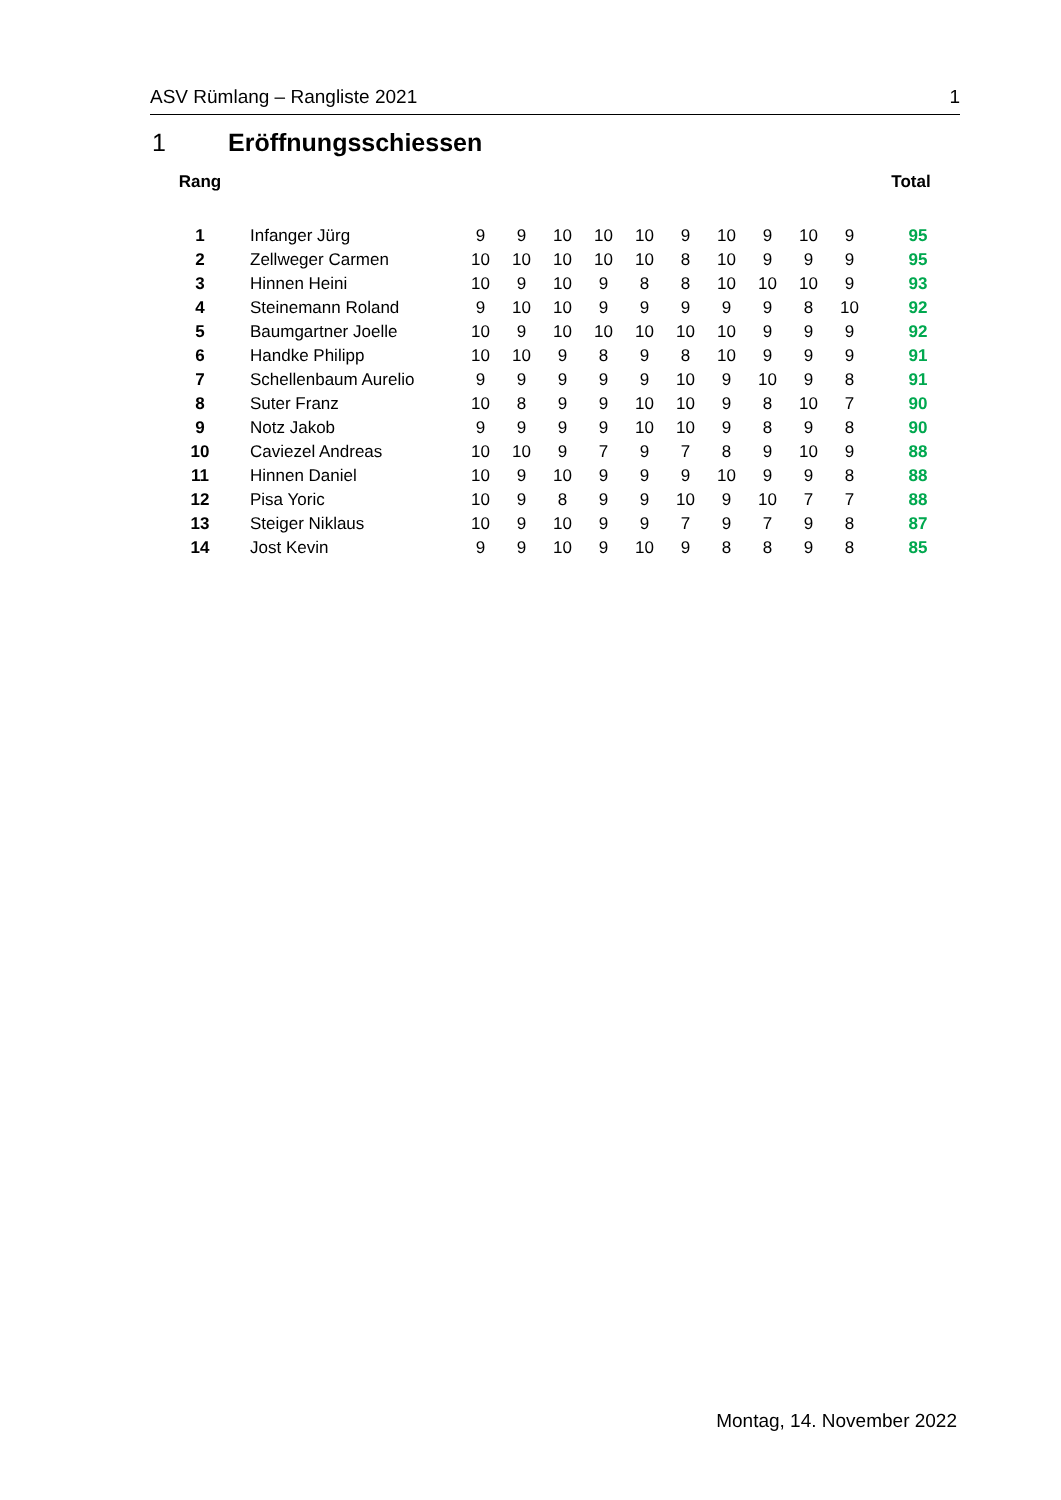ASV Rümlang – Rangliste 2021 1
1 Eröffnungsschiessen
| Rang | | | | | | | | | | | | Total |
| --- | --- | --- | --- | --- | --- | --- | --- | --- | --- | --- | --- | --- |
| 1 | Infanger Jürg | 9 | 9 | 10 | 10 | 10 | 9 | 10 | 9 | 10 | 9 | 95 |
| 2 | Zellweger Carmen | 10 | 10 | 10 | 10 | 10 | 8 | 10 | 9 | 9 | 9 | 95 |
| 3 | Hinnen Heini | 10 | 9 | 10 | 9 | 8 | 8 | 10 | 10 | 10 | 9 | 93 |
| 4 | Steinemann Roland | 9 | 10 | 10 | 9 | 9 | 9 | 9 | 9 | 8 | 10 | 92 |
| 5 | Baumgartner Joelle | 10 | 9 | 10 | 10 | 10 | 10 | 10 | 9 | 9 | 9 | 92 |
| 6 | Handke Philipp | 10 | 10 | 9 | 8 | 9 | 8 | 10 | 9 | 9 | 9 | 91 |
| 7 | Schellenbaum Aurelio | 9 | 9 | 9 | 9 | 9 | 10 | 9 | 10 | 9 | 8 | 91 |
| 8 | Suter Franz | 10 | 8 | 9 | 9 | 10 | 10 | 9 | 8 | 10 | 7 | 90 |
| 9 | Notz Jakob | 9 | 9 | 9 | 9 | 10 | 10 | 9 | 8 | 9 | 8 | 90 |
| 10 | Caviezel Andreas | 10 | 10 | 9 | 7 | 9 | 7 | 8 | 9 | 10 | 9 | 88 |
| 11 | Hinnen Daniel | 10 | 9 | 10 | 9 | 9 | 9 | 10 | 9 | 9 | 8 | 88 |
| 12 | Pisa Yoric | 10 | 9 | 8 | 9 | 9 | 10 | 9 | 10 | 7 | 7 | 88 |
| 13 | Steiger Niklaus | 10 | 9 | 10 | 9 | 9 | 7 | 9 | 7 | 9 | 8 | 87 |
| 14 | Jost Kevin | 9 | 9 | 10 | 9 | 10 | 9 | 8 | 8 | 9 | 8 | 85 |
Montag, 14. November 2022